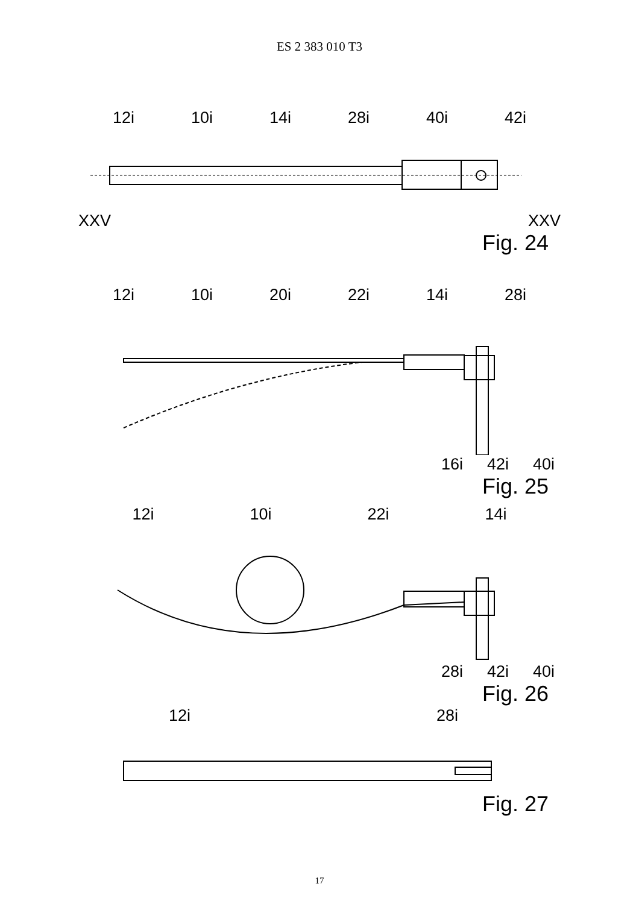ES 2 383 010 T3
12i 10i 14i 28i 40i 42i
XXV XXV
Fig. 24
12i 10i 20i 22i 14i 28i
16i 42i 40i
Fig. 25
12i 10i 22i 14i
28i 42i 40i
Fig. 26
12i 28i
Fig. 27
17